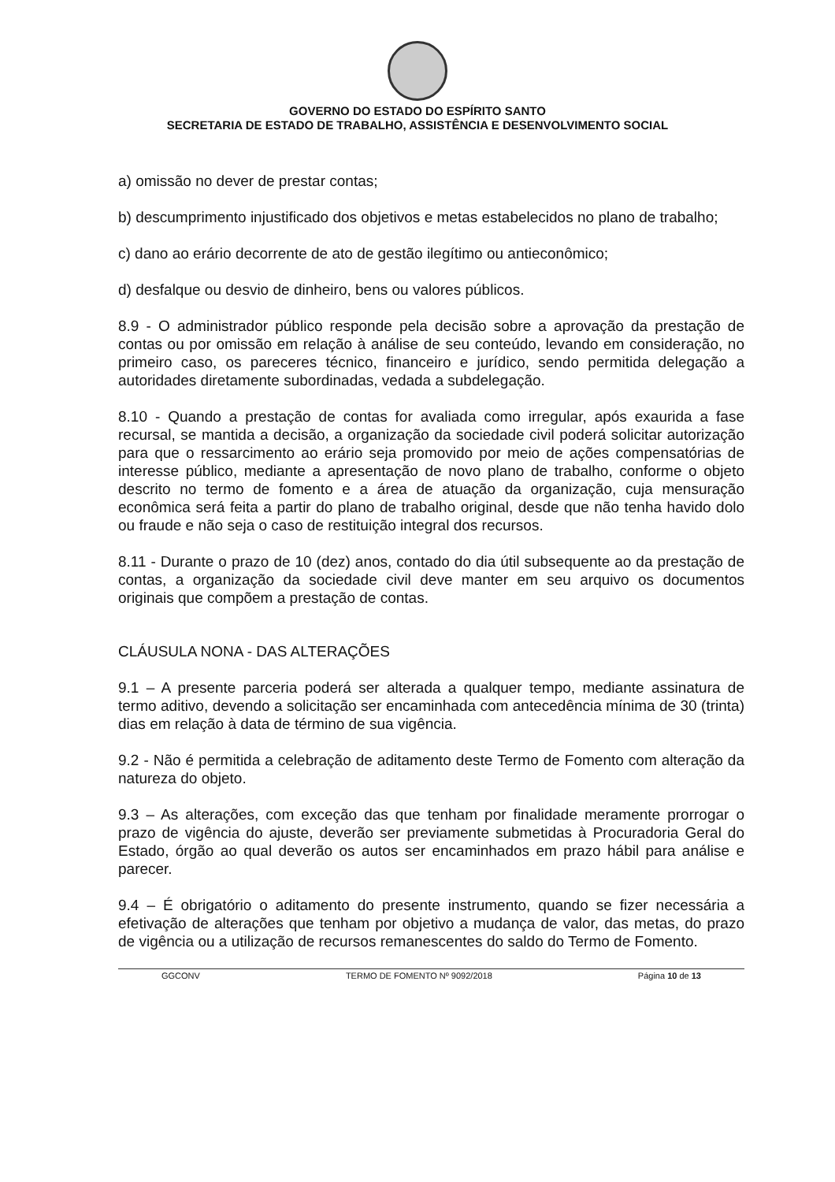GOVERNO DO ESTADO DO ESPÍRITO SANTO
SECRETARIA DE ESTADO DE TRABALHO, ASSISTÊNCIA E DESENVOLVIMENTO SOCIAL
a) omissão no dever de prestar contas;
b) descumprimento injustificado dos objetivos e metas estabelecidos no plano de trabalho;
c) dano ao erário decorrente de ato de gestão ilegítimo ou antieconômico;
d) desfalque ou desvio de dinheiro, bens ou valores públicos.
8.9 - O administrador público responde pela decisão sobre a aprovação da prestação de contas ou por omissão em relação à análise de seu conteúdo, levando em consideração, no primeiro caso, os pareceres técnico, financeiro e jurídico, sendo permitida delegação a autoridades diretamente subordinadas, vedada a subdelegação.
8.10 - Quando a prestação de contas for avaliada como irregular, após exaurida a fase recursal, se mantida a decisão, a organização da sociedade civil poderá solicitar autorização para que o ressarcimento ao erário seja promovido por meio de ações compensatórias de interesse público, mediante a apresentação de novo plano de trabalho, conforme o objeto descrito no termo de fomento e a área de atuação da organização, cuja mensuração econômica será feita a partir do plano de trabalho original, desde que não tenha havido dolo ou fraude e não seja o caso de restituição integral dos recursos.
8.11 - Durante o prazo de 10 (dez) anos, contado do dia útil subsequente ao da prestação de contas, a organização da sociedade civil deve manter em seu arquivo os documentos originais que compõem a prestação de contas.
CLÁUSULA NONA - DAS ALTERAÇÕES
9.1 – A presente parceria poderá ser alterada a qualquer tempo, mediante assinatura de termo aditivo, devendo a solicitação ser encaminhada com antecedência mínima de 30 (trinta) dias em relação à data de término de sua vigência.
9.2 - Não é permitida a celebração de aditamento deste Termo de Fomento com alteração da natureza do objeto.
9.3 – As alterações, com exceção das que tenham por finalidade meramente prorrogar o prazo de vigência do ajuste, deverão ser previamente submetidas à Procuradoria Geral do Estado, órgão ao qual deverão os autos ser encaminhados em prazo hábil para análise e parecer.
9.4 – É obrigatório o aditamento do presente instrumento, quando se fizer necessária a efetivação de alterações que tenham por objetivo a mudança de valor, das metas, do prazo de vigência ou a utilização de recursos remanescentes do saldo do Termo de Fomento.
GGCONV TERMO DE FOMENTO Nº 9092/2018 Página 10 de 13